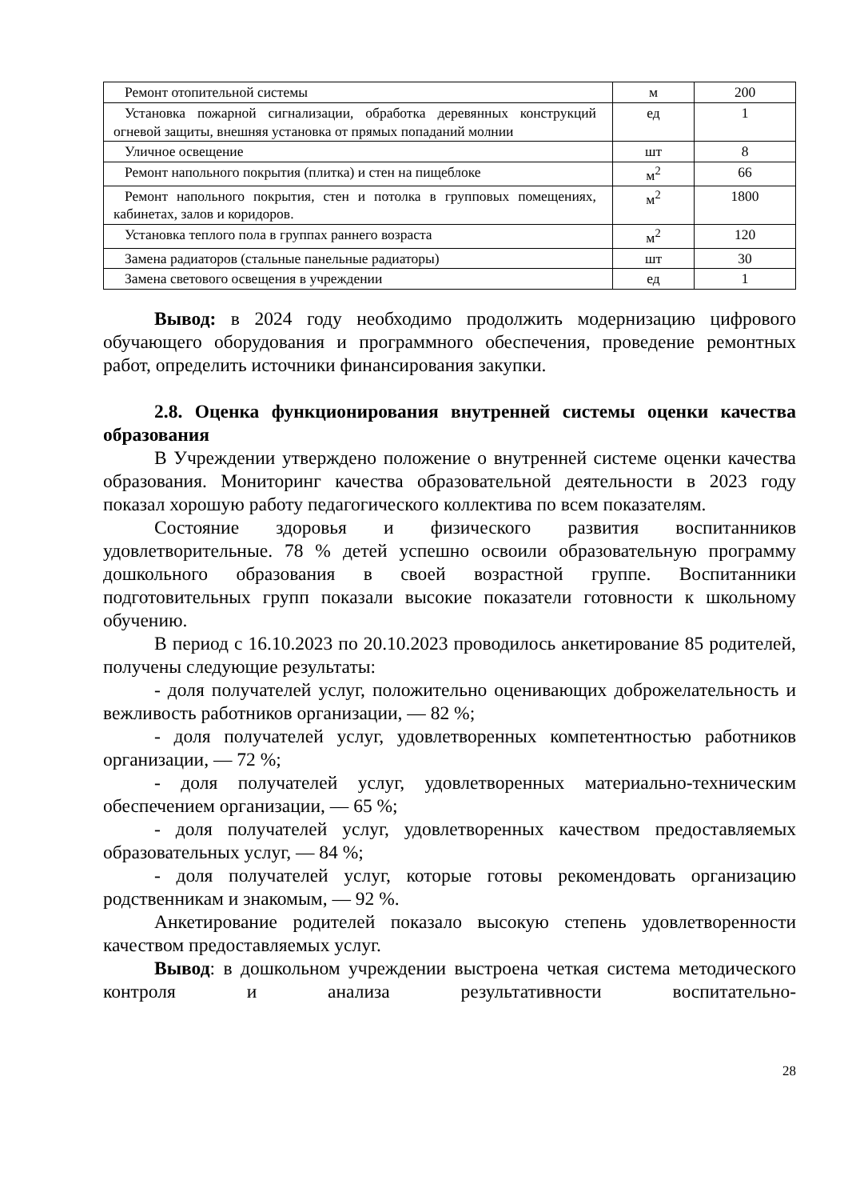| Ремонт отопительной системы | м | 200 |
| Установка пожарной сигнализации, обработка деревянных конструкций огневой защиты, внешняя установка от прямых попаданий молнии | ед | 1 |
| Уличное освещение | шт | 8 |
| Ремонт напольного покрытия (плитка) и стен на пищеблоке | м<sup>2</sup> | 66 |
| Ремонт напольного покрытия, стен и потолка в групповых помещениях, кабинетах, залов и коридоров. | м<sup>2</sup> | 1800 |
| Установка теплого пола в группах раннего возраста | м<sup>2</sup> | 120 |
| Замена радиаторов (стальные панельные радиаторы) | шт | 30 |
| Замена светового освещения в учреждении | ед | 1 |
Вывод: в 2024 году необходимо продолжить модернизацию цифрового обучающего оборудования и программного обеспечения, проведение ремонтных работ, определить источники финансирования закупки.
2.8. Оценка функционирования внутренней системы оценки качества образования
В Учреждении утверждено положение о внутренней системе оценки качества образования. Мониторинг качества образовательной деятельности в 2023 году показал хорошую работу педагогического коллектива по всем показателям.
Состояние здоровья и физического развития воспитанников удовлетворительные. 78 % детей успешно освоили образовательную программу дошкольного образования в своей возрастной группе. Воспитанники подготовительных групп показали высокие показатели готовности к школьному обучению.
В период с 16.10.2023 по 20.10.2023 проводилось анкетирование 85 родителей, получены следующие результаты:
- доля получателей услуг, положительно оценивающих доброжелательность и вежливость работников организации, — 82 %;
- доля получателей услуг, удовлетворенных компетентностью работников организации, — 72 %;
- доля получателей услуг, удовлетворенных материально-техническим обеспечением организации, — 65 %;
- доля получателей услуг, удовлетворенных качеством предоставляемых образовательных услуг, — 84 %;
- доля получателей услуг, которые готовы рекомендовать организацию родственникам и знакомым, — 92 %.
Анкетирование родителей показало высокую степень удовлетворенности качеством предоставляемых услуг.
Вывод: в дошкольном учреждении выстроена четкая система методического контроля и анализа результативности воспитательно-
28